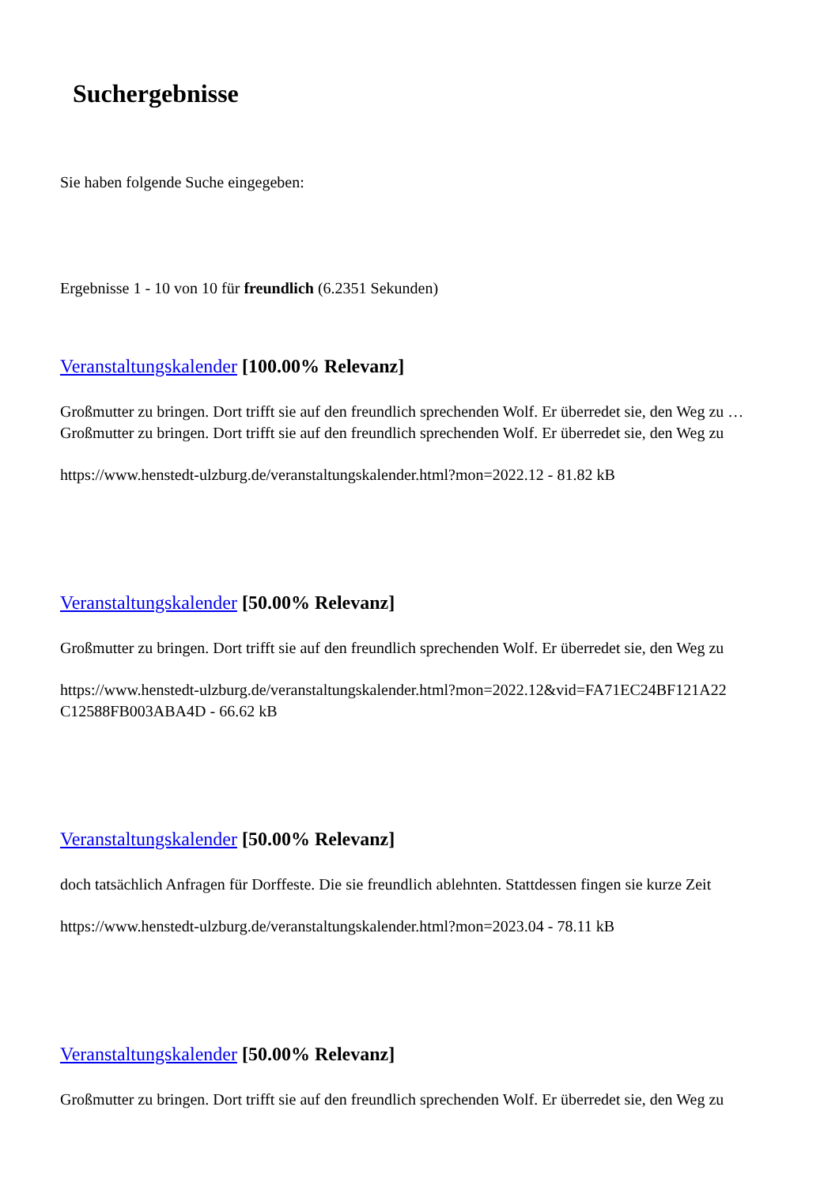Suchergebnisse
Sie haben folgende Suche eingegeben:
Ergebnisse 1 - 10 von 10 für freundlich (6.2351 Sekunden)
Veranstaltungskalender [100.00% Relevanz]
Großmutter zu bringen. Dort trifft sie auf den freundlich sprechenden Wolf. Er überredet sie, den Weg zu … Großmutter zu bringen. Dort trifft sie auf den freundlich sprechenden Wolf. Er überredet sie, den Weg zu
https://www.henstedt-ulzburg.de/veranstaltungskalender.html?mon=2022.12 - 81.82 kB
Veranstaltungskalender [50.00% Relevanz]
Großmutter zu bringen. Dort trifft sie auf den freundlich sprechenden Wolf. Er überredet sie, den Weg zu
https://www.henstedt-ulzburg.de/veranstaltungskalender.html?mon=2022.12&vid=FA71EC24BF121A22 C12588FB003ABA4D - 66.62 kB
Veranstaltungskalender [50.00% Relevanz]
doch tatsächlich Anfragen für Dorffeste. Die sie freundlich ablehnten. Stattdessen fingen sie kurze Zeit
https://www.henstedt-ulzburg.de/veranstaltungskalender.html?mon=2023.04 - 78.11 kB
Veranstaltungskalender [50.00% Relevanz]
Großmutter zu bringen. Dort trifft sie auf den freundlich sprechenden Wolf. Er überredet sie, den Weg zu